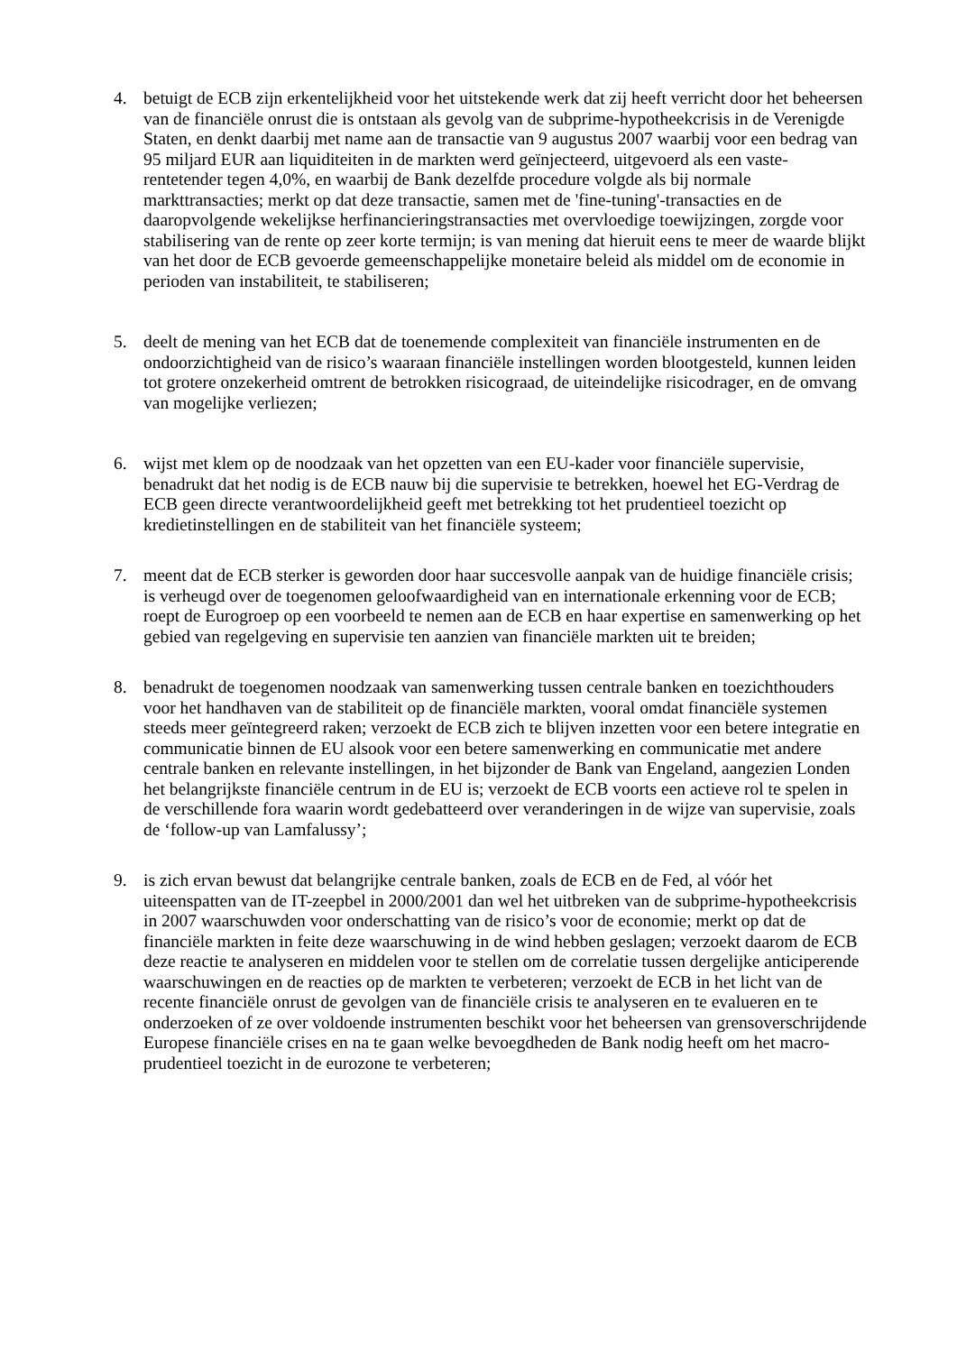4. betuigt de ECB zijn erkentelijkheid voor het uitstekende werk dat zij heeft verricht door het beheersen van de financiële onrust die is ontstaan als gevolg van de subprime-hypotheekcrisis in de Verenigde Staten, en denkt daarbij met name aan de transactie van 9 augustus 2007 waarbij voor een bedrag van 95 miljard EUR aan liquiditeiten in de markten werd geïnjecteerd, uitgevoerd als een vaste-rentetender tegen 4,0%, en waarbij de Bank dezelfde procedure volgde als bij normale markttransacties; merkt op dat deze transactie, samen met de 'fine-tuning'-transacties en de daaropvolgende wekelijkse herfinancieringstransacties met overvloedige toewijzingen, zorgde voor stabilisering van de rente op zeer korte termijn; is van mening dat hieruit eens te meer de waarde blijkt van het door de ECB gevoerde gemeenschappelijke monetaire beleid als middel om de economie in perioden van instabiliteit, te stabiliseren;
5. deelt de mening van het ECB dat de toenemende complexiteit van financiële instrumenten en de ondoorzichtigheid van de risico’s waaraan financiële instellingen worden blootgesteld, kunnen leiden tot grotere onzekerheid omtrent de betrokken risicograad, de uiteindelijke risicodrager, en de omvang van mogelijke verliezen;
6. wijst met klem op de noodzaak van het opzetten van een EU-kader voor financiële supervisie, benadrukt dat het nodig is de ECB nauw bij die supervisie te betrekken, hoewel het EG-Verdrag de ECB geen directe verantwoordelijkheid geeft met betrekking tot het prudentieel toezicht op kredietinstellingen en de stabiliteit van het financiële systeem;
7. meent dat de ECB sterker is geworden door haar succesvolle aanpak van de huidige financiële crisis; is verheugd over de toegenomen geloofwaardigheid van en internationale erkenning voor de ECB; roept de Eurogroep op een voorbeeld te nemen aan de ECB en haar expertise en samenwerking op het gebied van regelgeving en supervisie ten aanzien van financiële markten uit te breiden;
8. benadrukt de toegenomen noodzaak van samenwerking tussen centrale banken en toezichthouders voor het handhaven van de stabiliteit op de financiële markten, vooral omdat financiële systemen steeds meer geïntegreerd raken; verzoekt de ECB zich te blijven inzetten voor een betere integratie en communicatie binnen de EU alsook voor een betere samenwerking en communicatie met andere centrale banken en relevante instellingen, in het bijzonder de Bank van Engeland, aangezien Londen het belangrijkste financiële centrum in de EU is; verzoekt de ECB voorts een actieve rol te spelen in de verschillende fora waarin wordt gedebatteerd over veranderingen in de wijze van supervisie, zoals de ‘follow-up van Lamfalussy’;
9. is zich ervan bewust dat belangrijke centrale banken, zoals de ECB en de Fed, al vóór het uiteenspatten van de IT-zeepbel in 2000/2001 dan wel het uitbreken van de subprime-hypotheekcrisis in 2007 waarschuwden voor onderschatting van de risico’s voor de economie; merkt op dat de financiële markten in feite deze waarschuwing in de wind hebben geslagen; verzoekt daarom de ECB deze reactie te analyseren en middelen voor te stellen om de correlatie tussen dergelijke anticiperende waarschuwingen en de reacties op de markten te verbeteren; verzoekt de ECB in het licht van de recente financiële onrust de gevolgen van de financiële crisis te analyseren en te evalueren en te onderzoeken of ze over voldoende instrumenten beschikt voor het beheersen van grensoverschrijdende Europese financiële crises en na te gaan welke bevoegdheden de Bank nodig heeft om het macro-prudentieel toezicht in de eurozone te verbeteren;